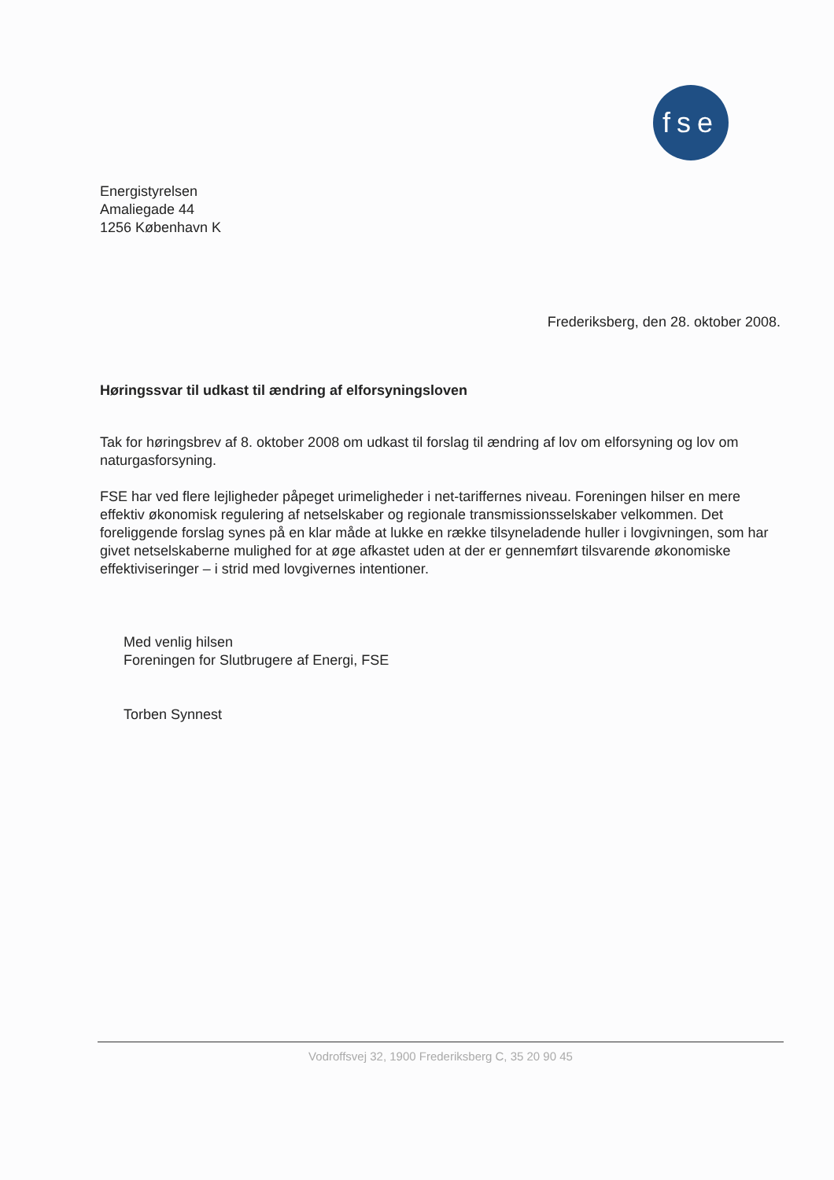fse
Energistyrelsen
Amaliegade 44
1256 København K
Frederiksberg, den 28. oktober 2008.
Høringssvar til udkast til ændring af elforsyningsloven
Tak for høringsbrev af 8. oktober 2008 om udkast til forslag til ændring af lov om elforsyning og lov om naturgasforsyning.
FSE har ved flere lejligheder påpeget urimeligheder i net-tariffernes niveau. Foreningen hilser en mere effektiv økonomisk regulering af netselskaber og regionale transmissionsselskaber velkommen. Det foreliggende forslag synes på en klar måde at lukke en række tilsyneladende huller i lovgivningen, som har givet netselskaberne mulighed for at øge afkastet uden at der er gennemført tilsvarende økonomiske effektiviseringer – i strid med lovgivernes intentioner.
Med venlig hilsen
Foreningen for Slutbrugere af Energi, FSE
Torben Synnest
Vodroffsvej 32, 1900 Frederiksberg C, 35 20 90 45